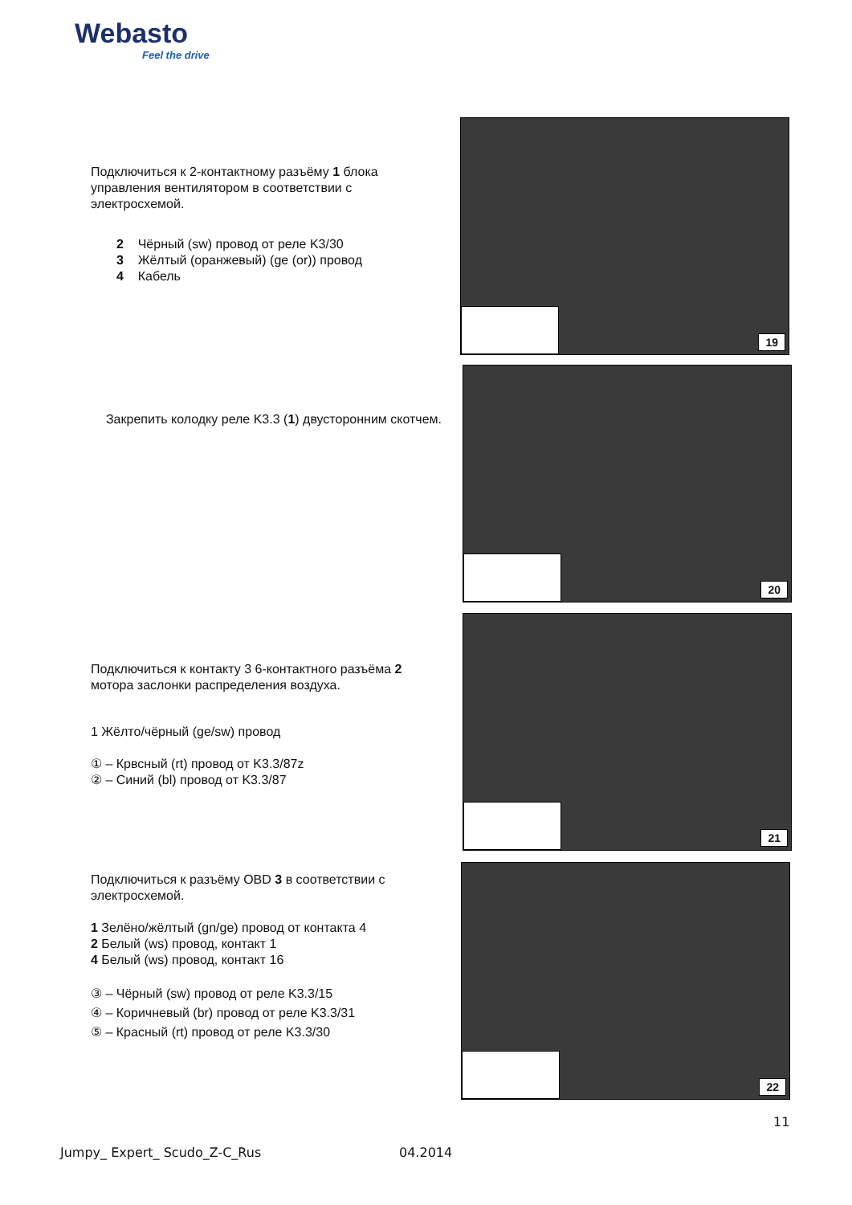Webasto
Feel the drive
Подключиться к 2-контактному разъёму 1 блока управления вентилятором в соответствии с электросхемой.
2 Чёрный (sw) провод от реле K3/30
3 Жёлтый (оранжевый) (ge (or)) провод
4 Кабель
19
Закрепить колодку реле K3.3 (1) двусторонним скотчем.
20
Подключиться к контакту 3 6-контактного разъёма 2 мотора заслонки распределения воздуха.
1 Жёлто/чёрный (ge/sw) провод
① – Крвсный (rt) провод от K3.3/87z
② – Синий (bl) провод от K3.3/87
21
Подключиться к разъёму OBD 3 в соответствии с электросхемой.
1 Зелёно/жёлтый (gn/ge) провод от контакта 4
2 Белый (ws) провод, контакт 1
4 Белый (ws) провод, контакт 16
③ – Чёрный (sw) провод от реле K3.3/15
④ – Коричневый (br) провод от реле K3.3/31
⑤ – Красный (rt) провод от реле K3.3/30
22
11
Jumpy_ Expert_ Scudo_Z-C_Rus 04.2014